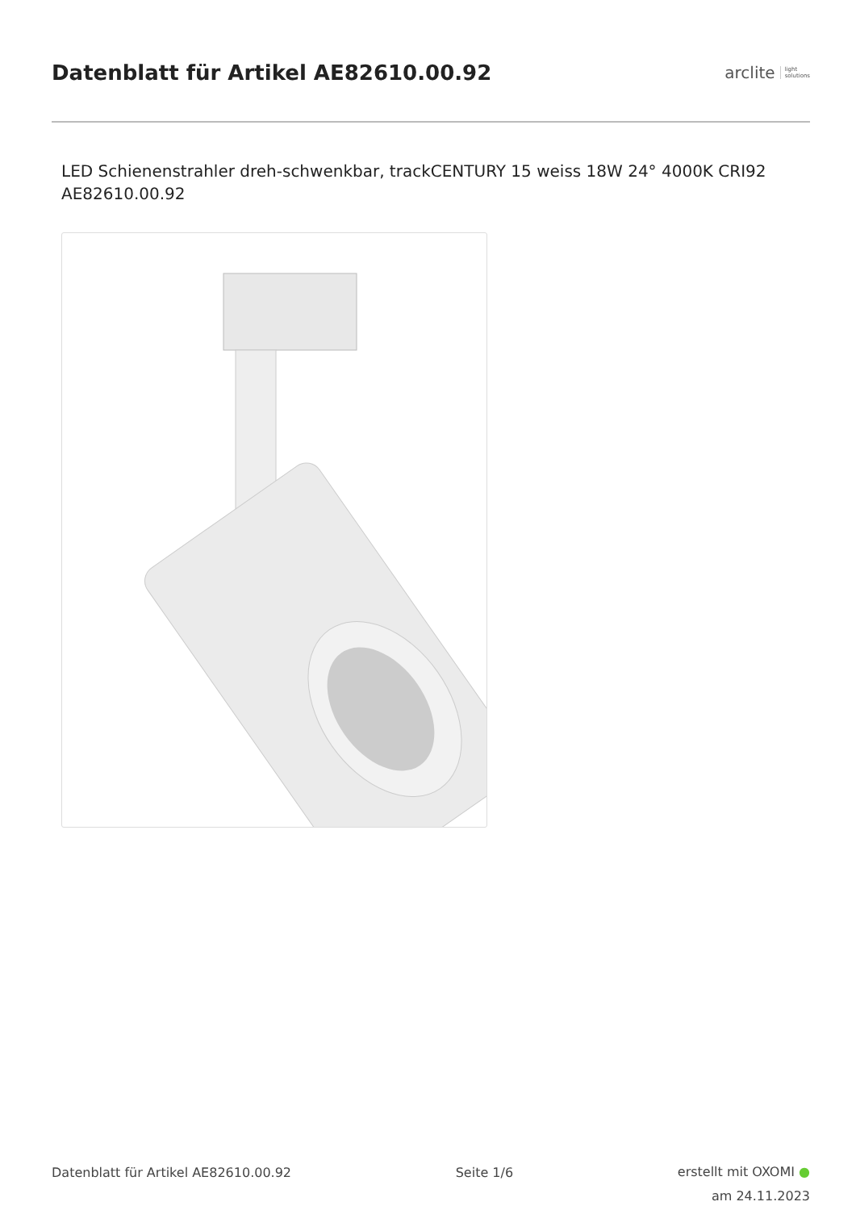Datenblatt für Artikel AE82610.00.92
arclite light
solutions
LED Schienenstrahler dreh-schwenkbar, trackCENTURY 15 weiss 18W 24° 4000K CRI92
AE82610.00.92
Datenblatt für Artikel AE82610.00.92 Seite 1/6
erstellt mit OXOMI ●
am 24.11.2023